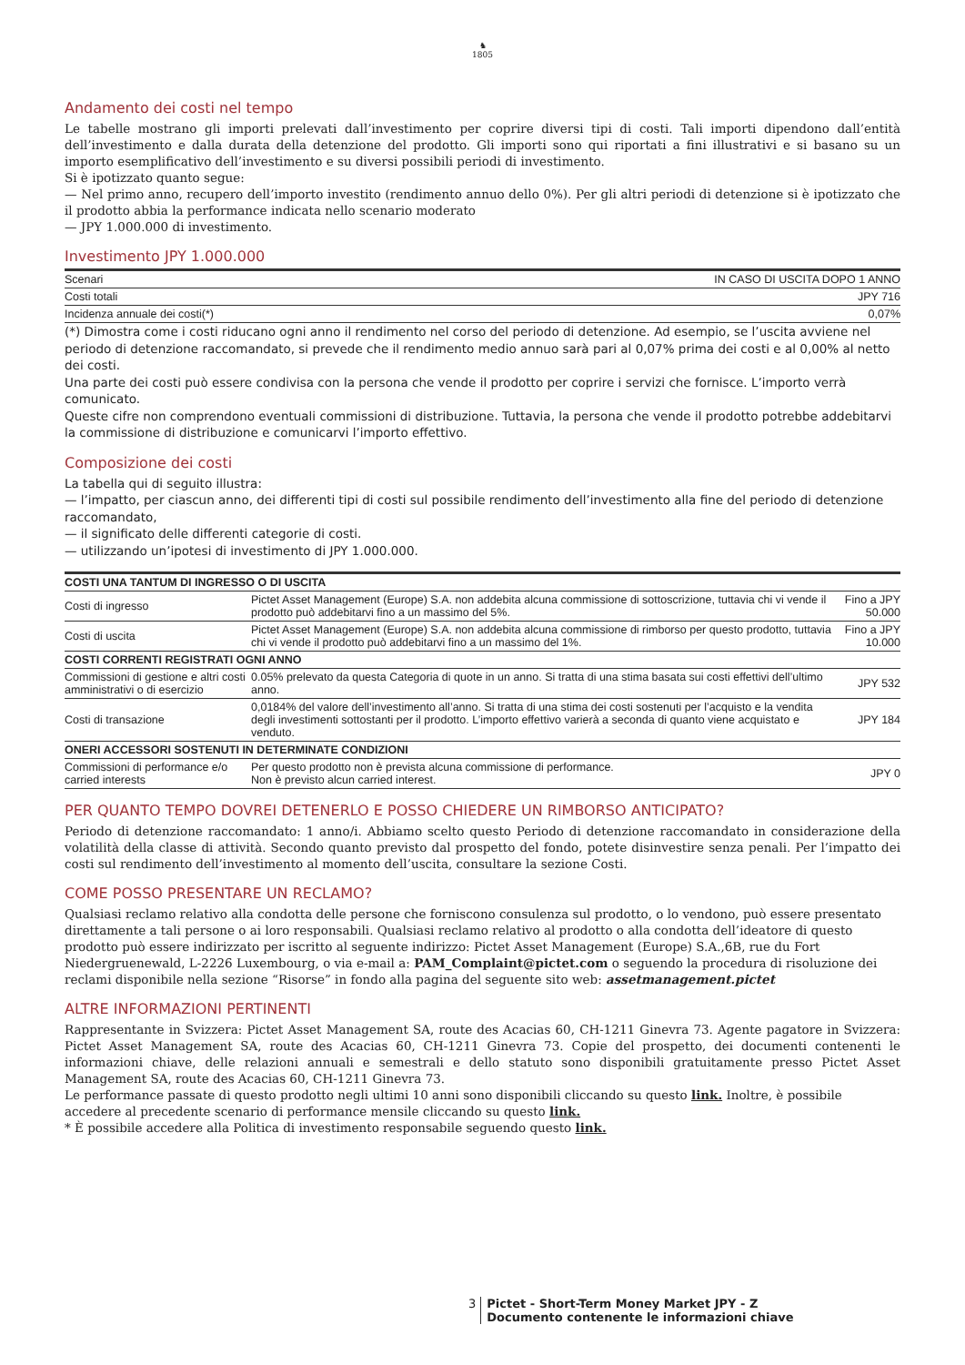♞
1805
Andamento dei costi nel tempo
Le tabelle mostrano gli importi prelevati dall’investimento per coprire diversi tipi di costi. Tali importi dipendono dall’entità dell’investimento e dalla durata della detenzione del prodotto. Gli importi sono qui riportati a fini illustrativi e si basano su un importo esemplificativo dell’investimento e su diversi possibili periodi di investimento.
Si è ipotizzato quanto segue:
— Nel primo anno, recupero dell’importo investito (rendimento annuo dello 0%). Per gli altri periodi di detenzione si è ipotizzato che il prodotto abbia la performance indicata nello scenario moderato
— JPY 1.000.000 di investimento.
Investimento JPY 1.000.000
| Scenari | IN CASO DI USCITA DOPO 1 ANNO |
| --- | --- |
| Costi totali | JPY 716 |
| Incidenza annuale dei costi(*) | 0,07% |
(*) Dimostra come i costi riducano ogni anno il rendimento nel corso del periodo di detenzione. Ad esempio, se l’uscita avviene nel periodo di detenzione raccomandato, si prevede che il rendimento medio annuo sarà pari al 0,07% prima dei costi e al 0,00% al netto dei costi.
Una parte dei costi può essere condivisa con la persona che vende il prodotto per coprire i servizi che fornisce. L’importo verrà comunicato.
Queste cifre non comprendono eventuali commissioni di distribuzione. Tuttavia, la persona che vende il prodotto potrebbe addebitarvi la commissione di distribuzione e comunicarvi l’importo effettivo.
Composizione dei costi
La tabella qui di seguito illustra:
— l’impatto, per ciascun anno, dei differenti tipi di costi sul possibile rendimento dell’investimento alla fine del periodo di detenzione raccomandato,
— il significato delle differenti categorie di costi.
— utilizzando un’ipotesi di investimento di JPY 1.000.000.
| COSTI UNA TANTUM DI INGRESSO O DI USCITA | | |
| Costi di ingresso | Pictet Asset Management (Europe) S.A. non addebita alcuna commissione di sottoscrizione, tuttavia chi vi vende il prodotto può addebitarvi fino a un massimo del 5%. | Fino a JPY 50.000 |
| Costi di uscita | Pictet Asset Management (Europe) S.A. non addebita alcuna commissione di rimborso per questo prodotto, tuttavia chi vi vende il prodotto può addebitarvi fino a un massimo del 1%. | Fino a JPY 10.000 |
| COSTI CORRENTI REGISTRATI OGNI ANNO | | |
| Commissioni di gestione e altri costi amministrativi o di esercizio | 0.05% prelevato da questa Categoria di quote in un anno. Si tratta di una stima basata sui costi effettivi dell’ultimo anno. | JPY 532 |
| Costi di transazione | 0,0184% del valore dell’investimento all’anno. Si tratta di una stima dei costi sostenuti per l’acquisto e la vendita degli investimenti sottostanti per il prodotto. L’importo effettivo varierà a seconda di quanto viene acquistato e venduto. | JPY 184 |
| ONERI ACCESSORI SOSTENUTI IN DETERMINATE CONDIZIONI | | |
| Commissioni di performance e/o carried interests | Per questo prodotto non è prevista alcuna commissione di performance. Non è previsto alcun carried interest. | JPY 0 |
PER QUANTO TEMPO DOVREI DETENERLO E POSSO CHIEDERE UN RIMBORSO ANTICIPATO?
Periodo di detenzione raccomandato: 1 anno/i. Abbiamo scelto questo Periodo di detenzione raccomandato in considerazione della volatilità della classe di attività. Secondo quanto previsto dal prospetto del fondo, potete disinvestire senza penali. Per l’impatto dei costi sul rendimento dell’investimento al momento dell’uscita, consultare la sezione Costi.
COME POSSO PRESENTARE UN RECLAMO?
Qualsiasi reclamo relativo alla condotta delle persone che forniscono consulenza sul prodotto, o lo vendono, può essere presentato direttamente a tali persone o ai loro responsabili. Qualsiasi reclamo relativo al prodotto o alla condotta dell’ideatore di questo prodotto può essere indirizzato per iscritto al seguente indirizzo: Pictet Asset Management (Europe) S.A.,6B, rue du Fort Niedergruenewald, L-2226 Luxembourg, o via e-mail a: PAM_Complaint@pictet.com o seguendo la procedura di risoluzione dei reclami disponibile nella sezione “Risorse” in fondo alla pagina del seguente sito web: assetmanagement.pictet
ALTRE INFORMAZIONI PERTINENTI
Rappresentante in Svizzera: Pictet Asset Management SA, route des Acacias 60, CH-1211 Ginevra 73. Agente pagatore in Svizzera: Pictet Asset Management SA, route des Acacias 60, CH-1211 Ginevra 73. Copie del prospetto, dei documenti contenenti le informazioni chiave, delle relazioni annuali e semestrali e dello statuto sono disponibili gratuitamente presso Pictet Asset Management SA, route des Acacias 60, CH-1211 Ginevra 73.
Le performance passate di questo prodotto negli ultimi 10 anni sono disponibili cliccando su questo link. Inoltre, è possibile accedere al precedente scenario di performance mensile cliccando su questo link.
* È possibile accedere alla Politica di investimento responsabile seguendo questo link.
3 Pictet - Short-Term Money Market JPY - Z
Documento contenente le informazioni chiave